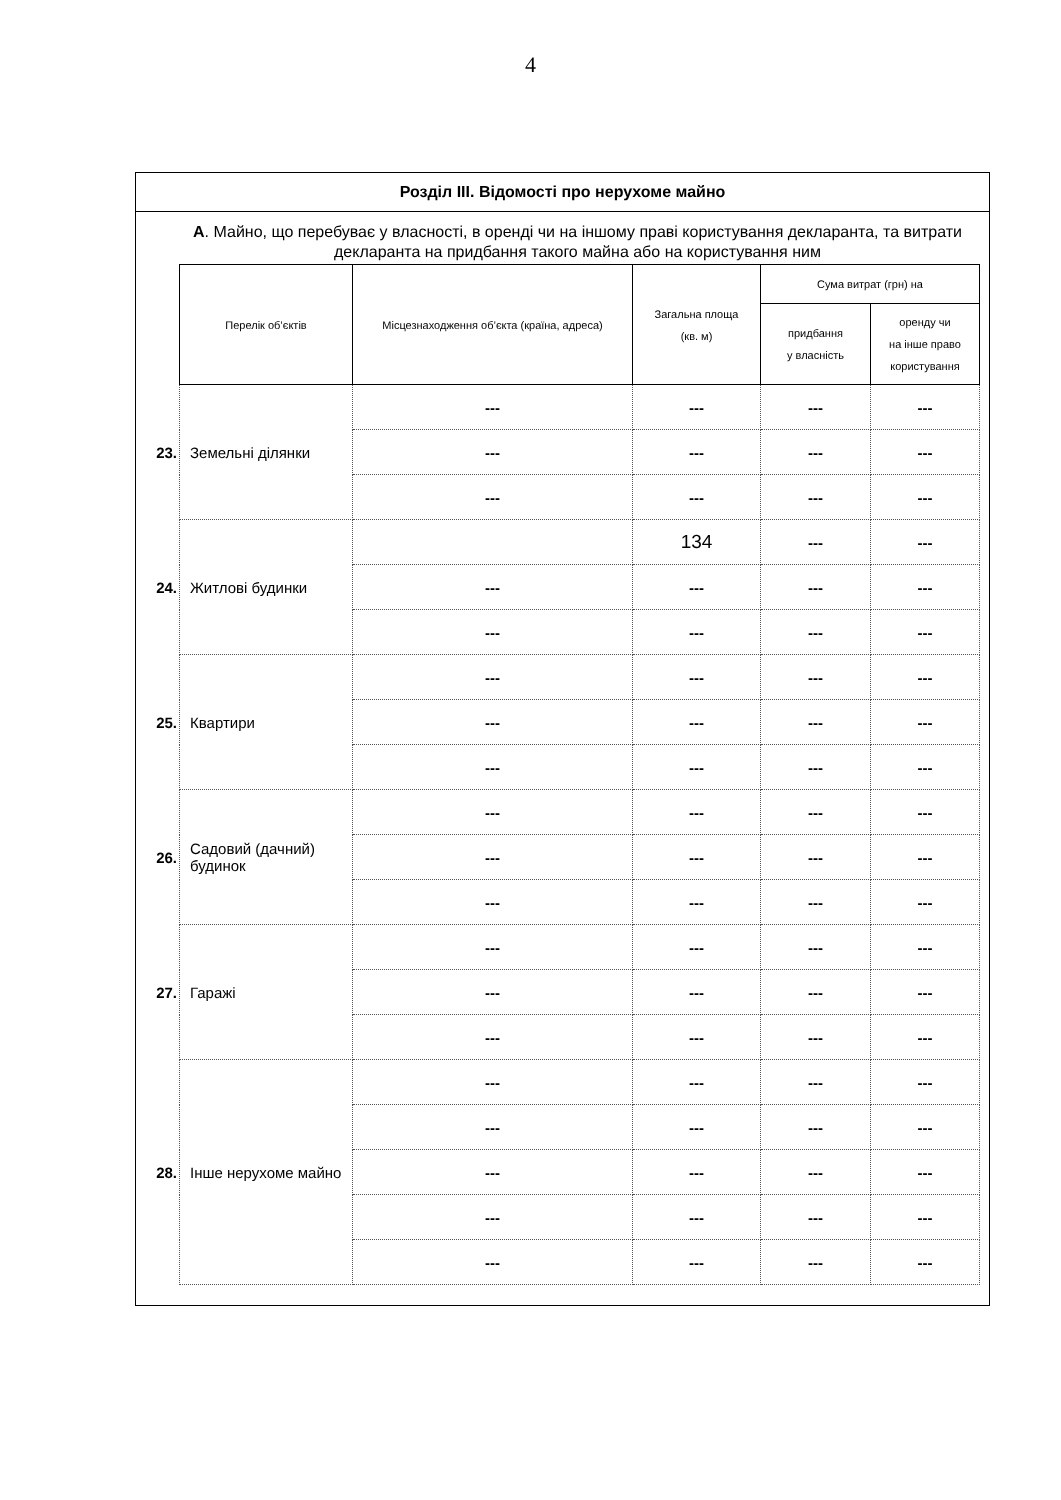4
Розділ III. Відомості про нерухоме майно
А. Майно, що перебуває у власності, в оренді чи на іншому праві користування декларанта, та витрати декларанта на придбання такого майна або на користування ним
| | Перелік об’єктів | Місцезнаходження об’єкта (країна, адреса) | Загальна площа (кв. м) | Сума витрат (грн) на | |
| | | | | придбання у власність | оренду чи на інше право користування |
| 23. | Земельні ділянки | --- | --- | --- | --- |
| | | --- | --- | --- | --- |
| | | --- | --- | --- | --- |
| 24. | Житлові будинки | | 134 | --- | --- |
| | | --- | --- | --- | --- |
| | | --- | --- | --- | --- |
| 25. | Квартири | --- | --- | --- | --- |
| | | --- | --- | --- | --- |
| | | --- | --- | --- | --- |
| 26. | Садовий (дачний) будинок | --- | --- | --- | --- |
| | | --- | --- | --- | --- |
| | | --- | --- | --- | --- |
| 27. | Гаражі | --- | --- | --- | --- |
| | | --- | --- | --- | --- |
| | | --- | --- | --- | --- |
| 28. | Інше нерухоме майно | --- | --- | --- | --- |
| | | --- | --- | --- | --- |
| | | --- | --- | --- | --- |
| | | --- | --- | --- | --- |
| | | --- | --- | --- | --- |